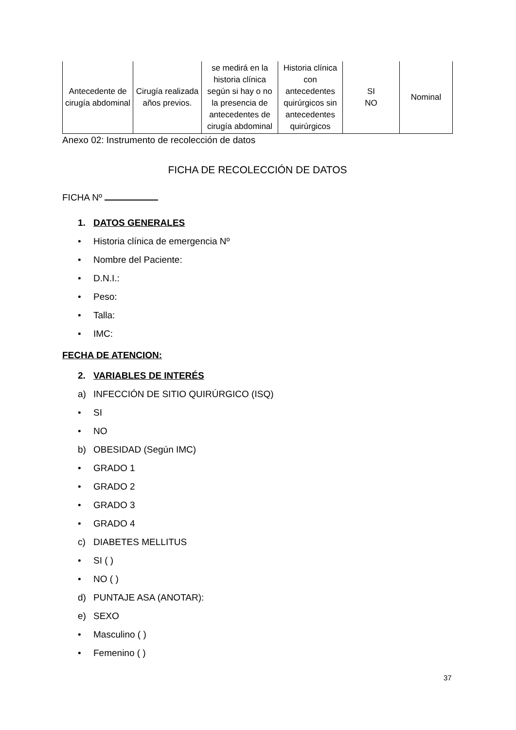| Antecedente de cirugía abdominal | Cirugía realizada años previos. | se medirá en la historia clínica según si hay o no la presencia de antecedentes de cirugía abdominal | Historia clínica con antecedentes quirúrgicos sin antecedentes quirúrgicos | SI NO | Nominal |
Anexo 02: Instrumento de recolección de datos
FICHA DE RECOLECCIÓN DE DATOS
FICHA Nº
1. DATOS GENERALES
• Historia clínica de emergencia Nº
• Nombre del Paciente:
• D.N.I.:
• Peso:
• Talla:
• IMC:
FECHA DE ATENCION:
2. VARIABLES DE INTERÉS
a) INFECCIÓN DE SITIO QUIRÚRGICO (ISQ)
• SI
• NO
b) OBESIDAD (Según IMC)
• GRADO 1
• GRADO 2
• GRADO 3
• GRADO 4
c) DIABETES MELLITUS
• SI ( )
• NO ( )
d) PUNTAJE ASA (ANOTAR):
e) SEXO
• Masculino ( )
• Femenino ( )
37